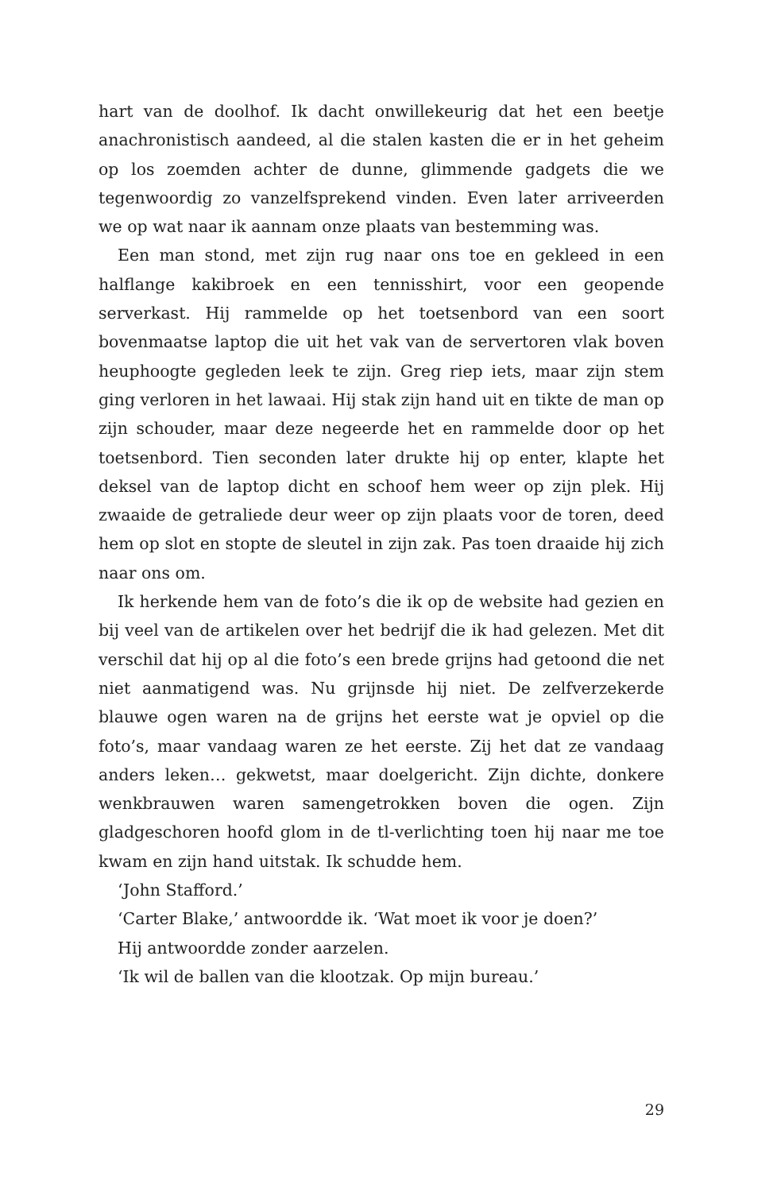hart van de doolhof. Ik dacht onwillekeurig dat het een beetje anachronistisch aandeed, al die stalen kasten die er in het geheim op los zoemden achter de dunne, glimmende gadgets die we tegenwoordig zo vanzelfsprekend vinden. Even later arriveerden we op wat naar ik aannam onze plaats van bestemming was.
Een man stond, met zijn rug naar ons toe en gekleed in een halflange kakibroek en een tennisshirt, voor een geopende serverkast. Hij rammelde op het toetsenbord van een soort bovenmaatse laptop die uit het vak van de servertoren vlak boven heuphoogte gegleden leek te zijn. Greg riep iets, maar zijn stem ging verloren in het lawaai. Hij stak zijn hand uit en tikte de man op zijn schouder, maar deze negeerde het en rammelde door op het toetsenbord. Tien seconden later drukte hij op enter, klapte het deksel van de laptop dicht en schoof hem weer op zijn plek. Hij zwaaide de getraliede deur weer op zijn plaats voor de toren, deed hem op slot en stopte de sleutel in zijn zak. Pas toen draaide hij zich naar ons om.
Ik herkende hem van de foto’s die ik op de website had gezien en bij veel van de artikelen over het bedrijf die ik had gelezen. Met dit verschil dat hij op al die foto’s een brede grijns had getoond die net niet aanmatigend was. Nu grijnsde hij niet. De zelfverzekerde blauwe ogen waren na de grijns het eerste wat je opviel op die foto’s, maar vandaag waren ze het eerste. Zij het dat ze vandaag anders leken… gekwetst, maar doelgericht. Zijn dichte, donkere wenkbrauwen waren samengetrokken boven die ogen. Zijn gladgeschoren hoofd glom in de tl-verlichting toen hij naar me toe kwam en zijn hand uitstak. Ik schudde hem.
‘John Stafford.’
‘Carter Blake,’ antwoordde ik. ‘Wat moet ik voor je doen?’
Hij antwoordde zonder aarzelen.
‘Ik wil de ballen van die klootzak. Op mijn bureau.’
29